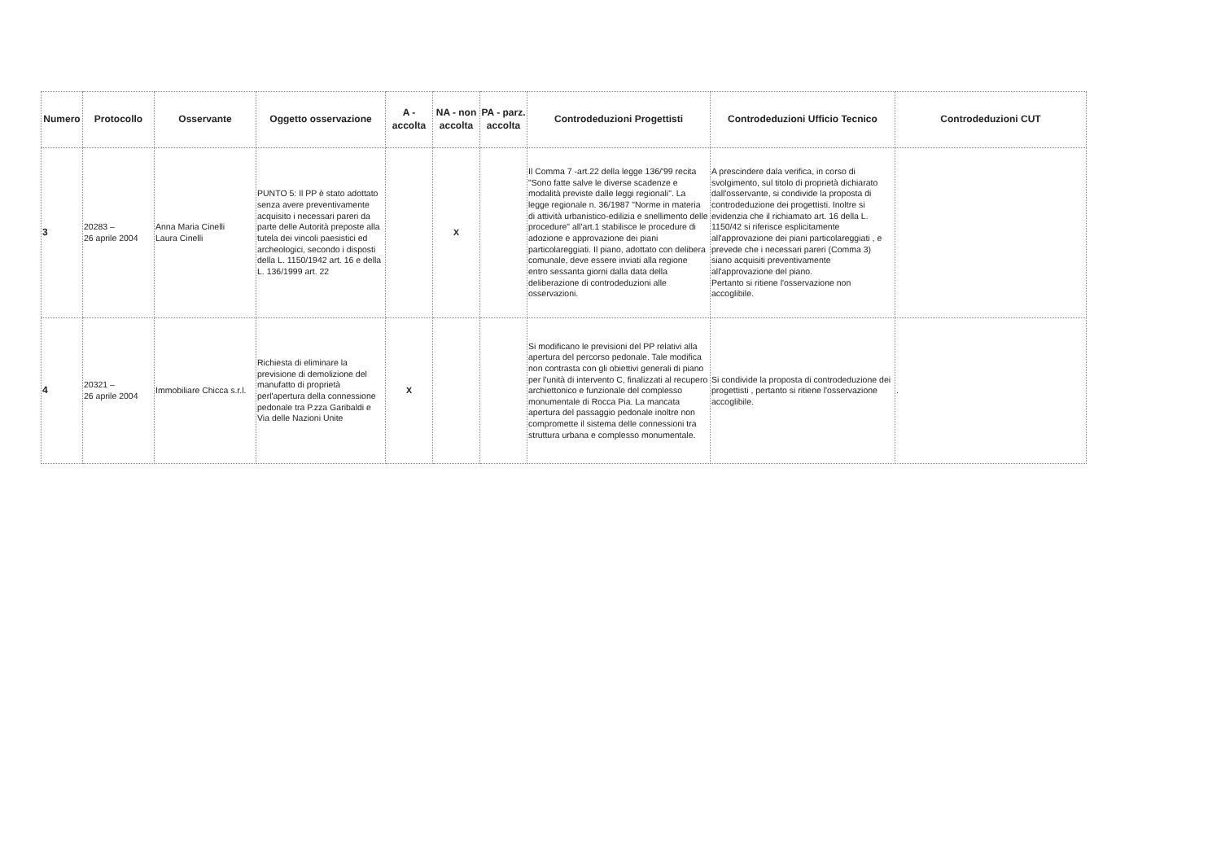| Numero | Protocollo | Osservante | Oggetto osservazione | A - accolta | NA - non accolta | PA - parz. accolta | Controdeduzioni Progettisti | Controdeduzioni Ufficio Tecnico | Controdeduzioni CUT |
| --- | --- | --- | --- | --- | --- | --- | --- | --- | --- |
| 3 | 20283 – 26 aprile 2004 | Anna Maria Cinelli Laura Cinelli | PUNTO 5: Il PP è stato adottato senza avere preventivamente acquisito i necessari pareri da parte delle Autorità preposte alla tutela dei vincoli paesistici ed archeologici, secondo i disposti della L. 1150/1942 art. 16 e della L. 136/1999 art. 22 | | X | | Il Comma 7 -art.22 della legge 136/'99 recita "Sono fatte salve le diverse scadenze e modalità previste dalle leggi regionali". La legge regionale n. 36/1987 "Norme in materia di attività urbanistico-edilizia e snellimento delle procedure" all'art.1 stabilisce le procedure di adozione e approvazione dei piani particolareggiati. Il piano, adottato con delibera comunale, deve essere inviati alla regione entro sessanta giorni dalla data della deliberazione di controdeduzioni alle osservazioni. | A prescindere dala verifica, in corso di svolgimento, sul titolo di proprietà dichiarato dall'osservante, si condivide la proposta di controdeduzione dei progettisti. Inoltre si evidenzia che il richiamato art. 16 della L. 1150/42 si riferisce esplicitamente all'approvazione dei piani particolareggiati , e prevede che i necessari pareri (Comma 3) siano acquisiti preventivamente all'approvazione del piano. Pertanto si ritiene l'osservazione non accoglibile. | |
| 4 | 20321 – 26 aprile 2004 | Immobiliare Chicca s.r.l. | Richiesta di eliminare la previsione di demolizione del manufatto di proprietà perl'apertura della connessione pedonale tra P.zza Garibaldi e Via delle Nazioni Unite | X | | | Si modificano le previsioni del PP relativi alla apertura del percorso pedonale. Tale modifica non contrasta con gli obiettivi generali di piano per l'unità di intervento C, finalizzati al recupero archiettonico e funzionale del complesso monumentale di Rocca Pia. La mancata apertura del passaggio pedonale inoltre non compromette il sistema delle connessioni tra struttura urbana e complesso monumentale. | Si condivide la proposta di controdeduzione dei progettisti , pertanto si ritiene l'osservazione accoglibile. | . |